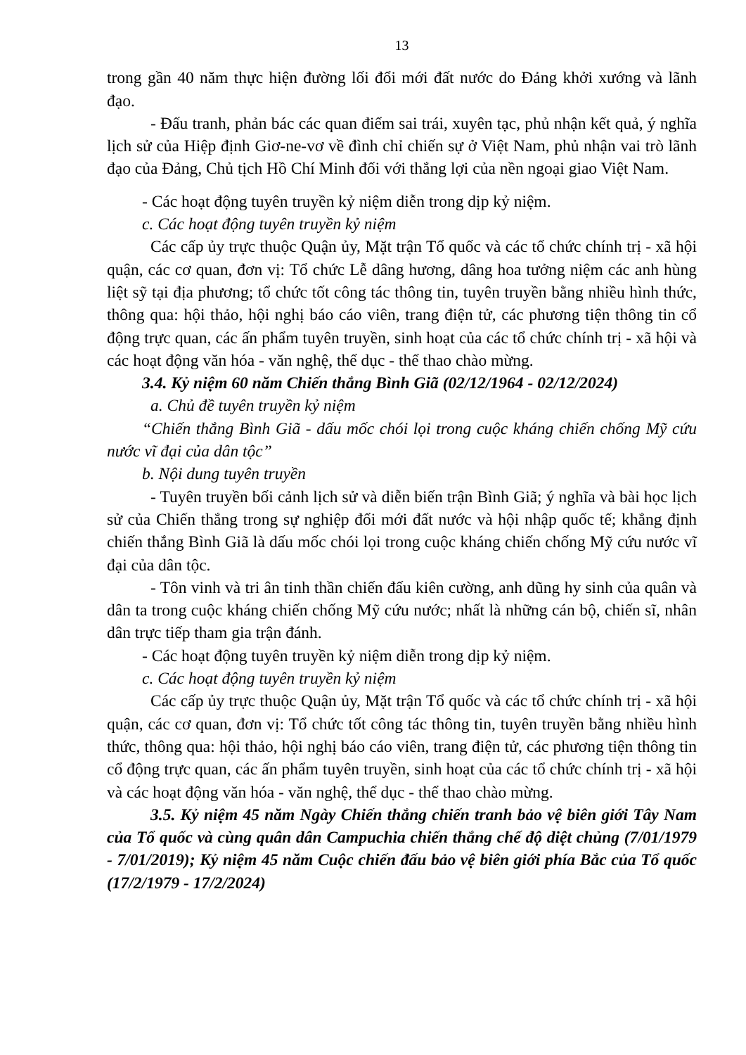13
trong gần 40 năm thực hiện đường lối đổi mới đất nước do Đảng khởi xướng và lãnh đạo.
- Đấu tranh, phản bác các quan điểm sai trái, xuyên tạc, phủ nhận kết quả, ý nghĩa lịch sử của Hiệp định Giơ-ne-vơ về đình chỉ chiến sự ở Việt Nam, phủ nhận vai trò lãnh đạo của Đảng, Chủ tịch Hồ Chí Minh đối với thắng lợi của nền ngoại giao Việt Nam.
- Các hoạt động tuyên truyền kỷ niệm diễn trong dịp kỷ niệm.
c. Các hoạt động tuyên truyền kỷ niệm
Các cấp ủy trực thuộc Quận ủy, Mặt trận Tổ quốc và các tổ chức chính trị - xã hội quận, các cơ quan, đơn vị: Tổ chức Lễ dâng hương, dâng hoa tưởng niệm các anh hùng liệt sỹ tại địa phương; tổ chức tốt công tác thông tin, tuyên truyền bằng nhiều hình thức, thông qua: hội thảo, hội nghị báo cáo viên, trang điện tử, các phương tiện thông tin cổ động trực quan, các ấn phẩm tuyên truyền, sinh hoạt của các tổ chức chính trị - xã hội và các hoạt động văn hóa - văn nghệ, thể dục - thể thao chào mừng.
3.4. Kỷ niệm 60 năm Chiến thắng Bình Giã (02/12/1964 - 02/12/2024)
a. Chủ đề tuyên truyền kỷ niệm
“Chiến thắng Bình Giã - dấu mốc chói lọi trong cuộc kháng chiến chống Mỹ cứu nước vĩ đại của dân tộc”
b. Nội dung tuyên truyền
- Tuyên truyền bối cảnh lịch sử và diễn biến trận Bình Giã; ý nghĩa và bài học lịch sử của Chiến thắng trong sự nghiệp đổi mới đất nước và hội nhập quốc tế; khẳng định chiến thắng Bình Giã là dấu mốc chói lọi trong cuộc kháng chiến chống Mỹ cứu nước vĩ đại của dân tộc.
- Tôn vinh và tri ân tinh thần chiến đấu kiên cường, anh dũng hy sinh của quân và dân ta trong cuộc kháng chiến chống Mỹ cứu nước; nhất là những cán bộ, chiến sĩ, nhân dân trực tiếp tham gia trận đánh.
- Các hoạt động tuyên truyền kỷ niệm diễn trong dịp kỷ niệm.
c. Các hoạt động tuyên truyền kỷ niệm
Các cấp ủy trực thuộc Quận ủy, Mặt trận Tổ quốc và các tổ chức chính trị - xã hội quận, các cơ quan, đơn vị: Tổ chức tốt công tác thông tin, tuyên truyền bằng nhiều hình thức, thông qua: hội thảo, hội nghị báo cáo viên, trang điện tử, các phương tiện thông tin cổ động trực quan, các ấn phẩm tuyên truyền, sinh hoạt của các tổ chức chính trị - xã hội và các hoạt động văn hóa - văn nghệ, thể dục - thể thao chào mừng.
3.5. Kỷ niệm 45 năm Ngày Chiến thắng chiến tranh bảo vệ biên giới Tây Nam của Tổ quốc và cùng quân dân Campuchia chiến thắng chế độ diệt chủng (7/01/1979 - 7/01/2019); Kỷ niệm 45 năm Cuộc chiến đấu bảo vệ biên giới phía Bắc của Tổ quốc (17/2/1979 - 17/2/2024)